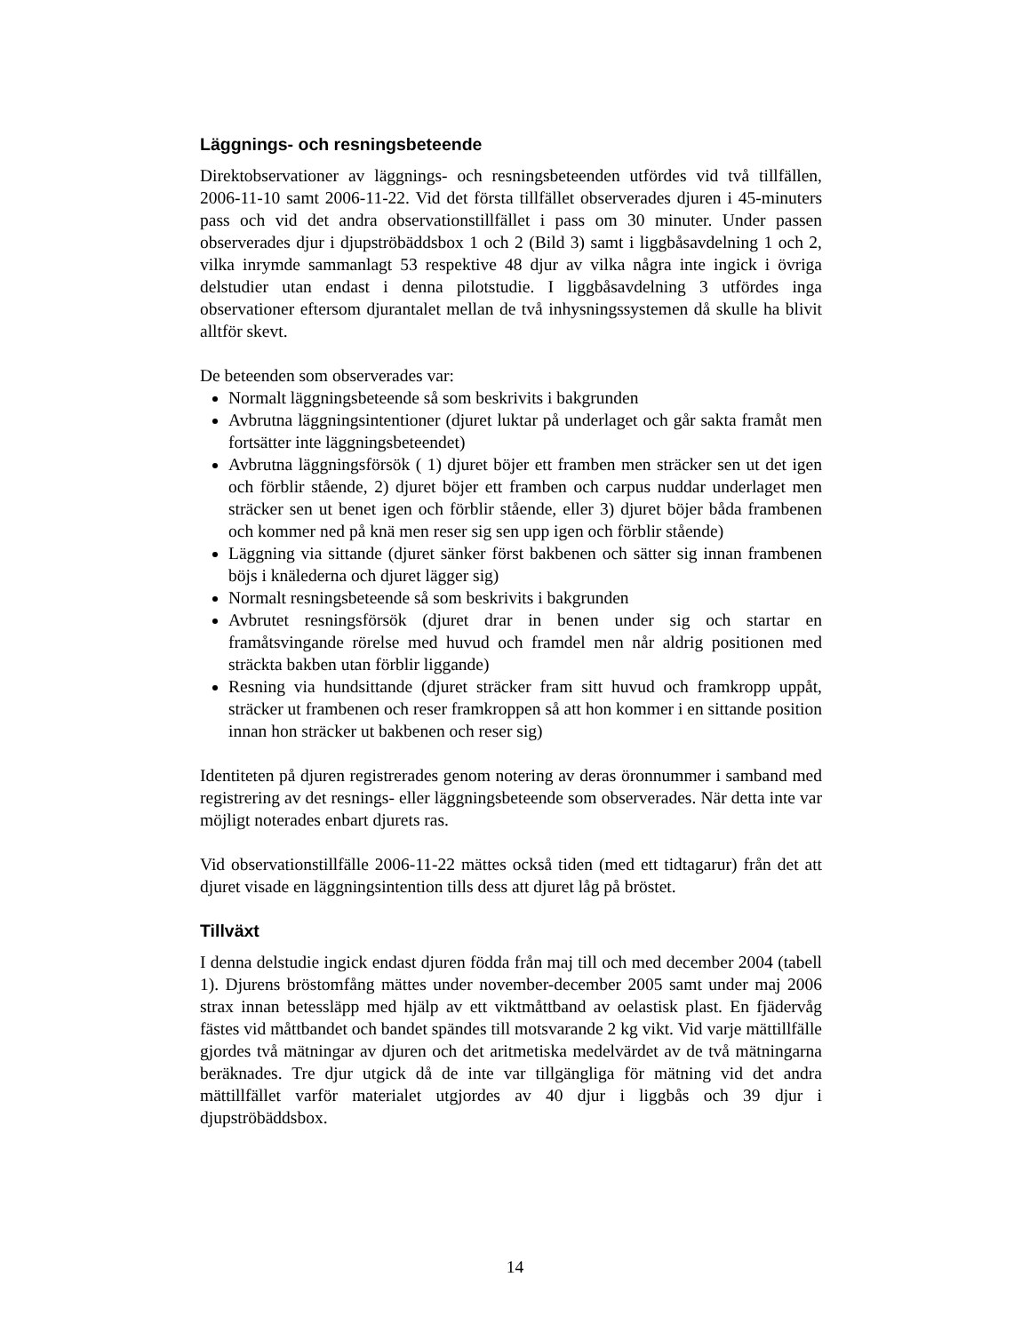Läggnings- och resningsbeteende
Direktobservationer av läggnings- och resningsbeteenden utfördes vid två tillfällen, 2006-11-10 samt 2006-11-22. Vid det första tillfället observerades djuren i 45-minuters pass och vid det andra observationstillfället i pass om 30 minuter. Under passen observerades djur i djupströbäddsbox 1 och 2 (Bild 3) samt i liggbåsavdelning 1 och 2, vilka inrymde sammanlagt 53 respektive 48 djur av vilka några inte ingick i övriga delstudier utan endast i denna pilotstudie. I liggbåsavdelning 3 utfördes inga observationer eftersom djurantalet mellan de två inhysningssystemen då skulle ha blivit alltför skevt.
De beteenden som observerades var:
Normalt läggningsbeteende så som beskrivits i bakgrunden
Avbrutna läggningsintentioner (djuret luktar på underlaget och går sakta framåt men fortsätter inte läggningsbeteendet)
Avbrutna läggningsförsök ( 1) djuret böjer ett framben men sträcker sen ut det igen och förblir stående, 2) djuret böjer ett framben och carpus nuddar underlaget men sträcker sen ut benet igen och förblir stående, eller 3) djuret böjer båda frambenen och kommer ned på knä men reser sig sen upp igen och förblir stående)
Läggning via sittande (djuret sänker först bakbenen och sätter sig innan frambenen böjs i knälederna och djuret lägger sig)
Normalt resningsbeteende så som beskrivits i bakgrunden
Avbrutet resningsförsök (djuret drar in benen under sig och startar en framåtsvingande rörelse med huvud och framdel men når aldrig positionen med sträckta bakben utan förblir liggande)
Resning via hundsittande (djuret sträcker fram sitt huvud och framkropp uppåt, sträcker ut frambenen och reser framkroppen så att hon kommer i en sittande position innan hon sträcker ut bakbenen och reser sig)
Identiteten på djuren registrerades genom notering av deras öronnummer i samband med registrering av det resnings- eller läggningsbeteende som observerades. När detta inte var möjligt noterades enbart djurets ras.
Vid observationstillfälle 2006-11-22 mättes också tiden (med ett tidtagarur) från det att djuret visade en läggningsintention tills dess att djuret låg på bröstet.
Tillväxt
I denna delstudie ingick endast djuren födda från maj till och med december 2004 (tabell 1). Djurens bröstomfång mättes under november-december 2005 samt under maj 2006 strax innan betessläpp med hjälp av ett viktmåttband av oelastisk plast. En fjädervåg fästes vid måttbandet och bandet spändes till motsvarande 2 kg vikt. Vid varje mättillfälle gjordes två mätningar av djuren och det aritmetiska medelvärdet av de två mätningarna beräknades. Tre djur utgick då de inte var tillgängliga för mätning vid det andra mättillfället varför materialet utgjordes av 40 djur i liggbås och 39 djur i djupströbäddsbox.
14